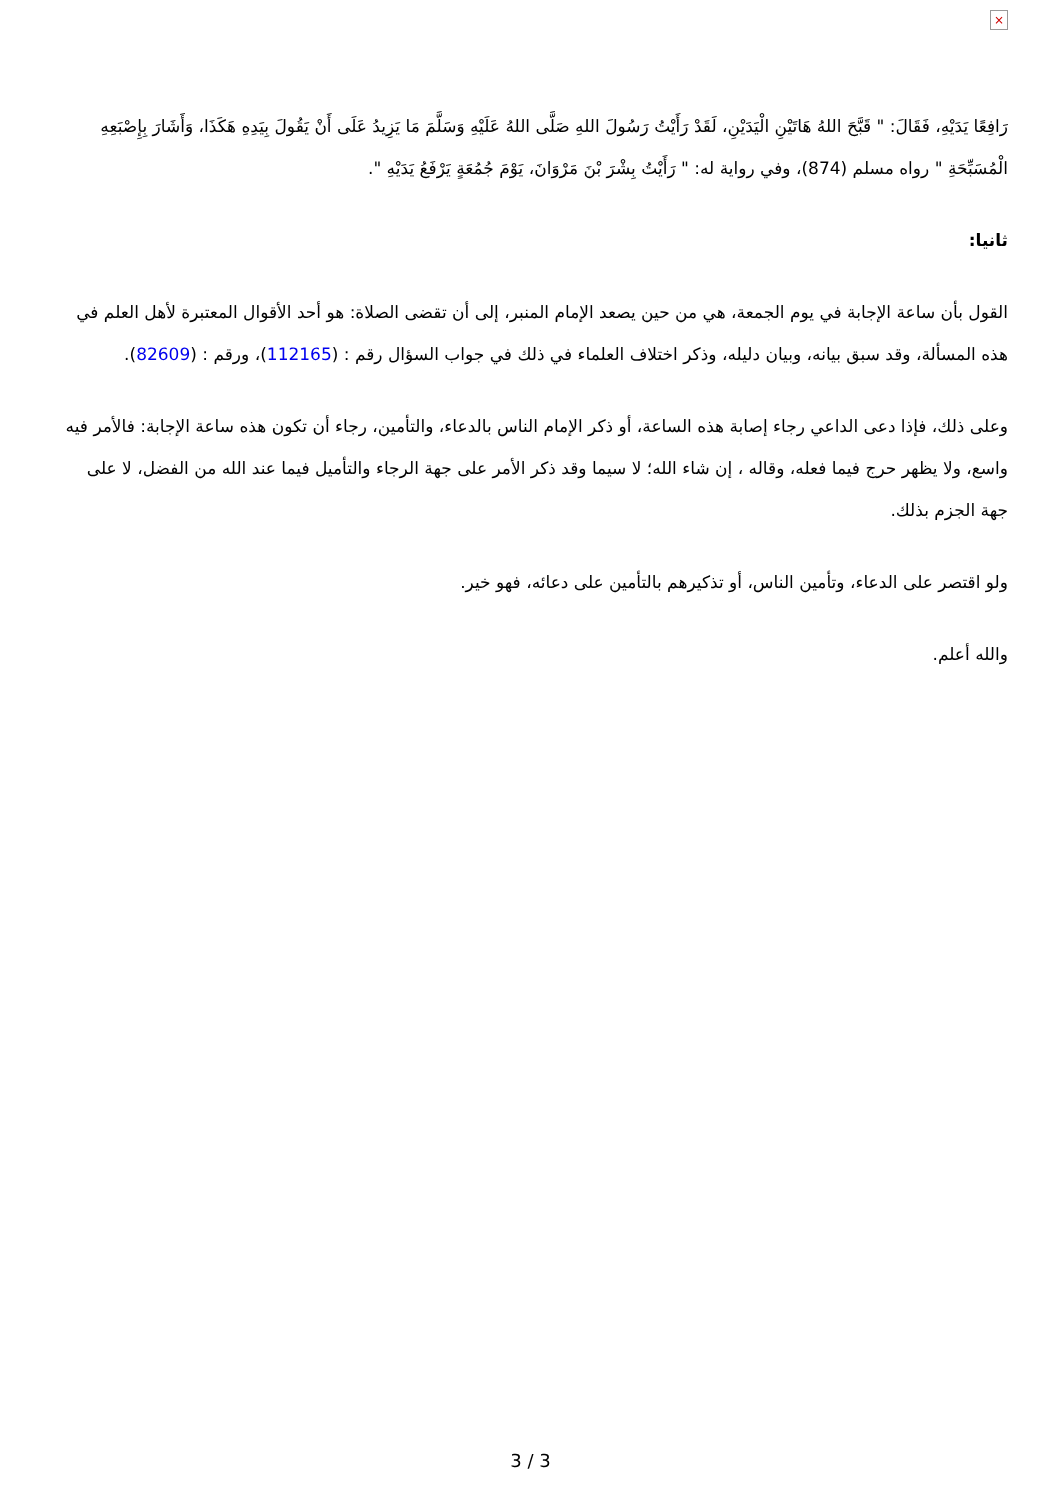×
رَافِعًا يَدَيْهِ، فَقَالَ: " قَبَّحَ اللهُ هَاتَيْنِ الْيَدَيْنِ، لَقَدْ رَأَيْتُ رَسُولَ اللهِ صَلَّى اللهُ عَلَيْهِ وَسَلَّمَ مَا يَزِيدُ عَلَى أَنْ يَقُولَ بِيَدِهِ هَكَذَا، وَأَشَارَ بِإِصْبَعِهِ الْمُسَبِّحَةِ " رواه مسلم (874)، وفي رواية له: " رَأَيْتُ بِشْرَ بْنَ مَرْوَانَ، يَوْمَ جُمُعَةٍ يَرْفَعُ يَدَيْهِ ".
ثانيا:
القول بأن ساعة الإجابة في يوم الجمعة، هي من حين يصعد الإمام المنبر، إلى أن تقضى الصلاة: هو أحد الأقوال المعتبرة لأهل العلم في هذه المسألة، وقد سبق بيانه، وبيان دليله، وذكر اختلاف العلماء في ذلك في جواب السؤال رقم : (112165)، ورقم : (82609).
وعلى ذلك، فإذا دعى الداعي رجاء إصابة هذه الساعة، أو ذكر الإمام الناس بالدعاء، والتأمين، رجاء أن تكون هذه ساعة الإجابة: فالأمر فيه واسع، ولا يظهر حرج فيما فعله، وقاله ، إن شاء الله؛ لا سيما وقد ذكر الأمر على جهة الرجاء والتأميل فيما عند الله من الفضل، لا على جهة الجزم بذلك.
ولو اقتصر على الدعاء، وتأمين الناس، أو تذكيرهم بالتأمين على دعائه، فهو خير.
والله أعلم.
3 / 3